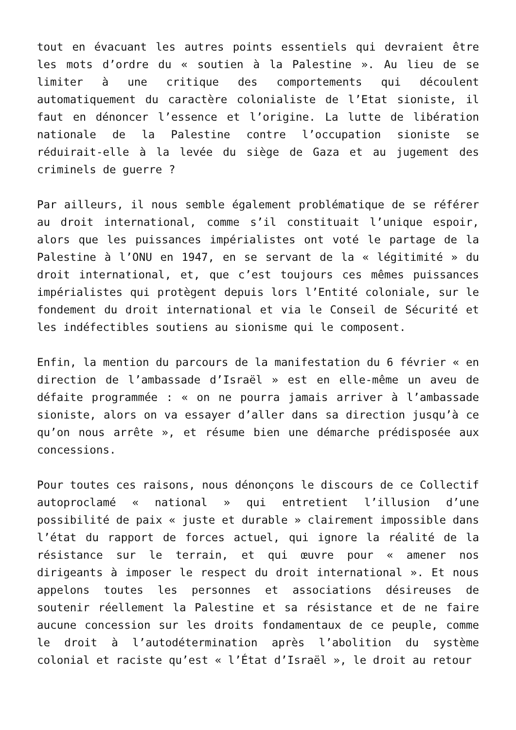tout en évacuant les autres points essentiels qui devraient être les mots d’ordre du « soutien à la Palestine ». Au lieu de se limiter à une critique des comportements qui découlent automatiquement du caractère colonialiste de l’Etat sioniste, il faut en dénoncer l’essence et l’origine. La lutte de libération nationale de la Palestine contre l’occupation sioniste se réduirait-elle à la levée du siège de Gaza et au jugement des criminels de guerre ?
Par ailleurs, il nous semble également problématique de se référer au droit international, comme s’il constituait l’unique espoir, alors que les puissances impérialistes ont voté le partage de la Palestine à l’ONU en 1947, en se servant de la « légitimité » du droit international, et, que c’est toujours ces mêmes puissances impérialistes qui protègent depuis lors l’Entité coloniale, sur le fondement du droit international et via le Conseil de Sécurité et les indéfectibles soutiens au sionisme qui le composent.
Enfin, la mention du parcours de la manifestation du 6 février « en direction de l’ambassade d’Israël » est en elle-même un aveu de défaite programmée : « on ne pourra jamais arriver à l’ambassade sioniste, alors on va essayer d’aller dans sa direction jusqu’à ce qu’on nous arrête », et résume bien une démarche prédisposée aux concessions.
Pour toutes ces raisons, nous dénonçons le discours de ce Collectif autoproclamé « national » qui entretient l’illusion d’une possibilité de paix « juste et durable » clairement impossible dans l’état du rapport de forces actuel, qui ignore la réalité de la résistance sur le terrain, et qui œuvre pour « amener nos dirigeants à imposer le respect du droit international ». Et nous appelons toutes les personnes et associations désireuses de soutenir réellement la Palestine et sa résistance et de ne faire aucune concession sur les droits fondamentaux de ce peuple, comme le droit à l’autodétermination après l’abolition du système colonial et raciste qu’est « l’État d’Israël », le droit au retour